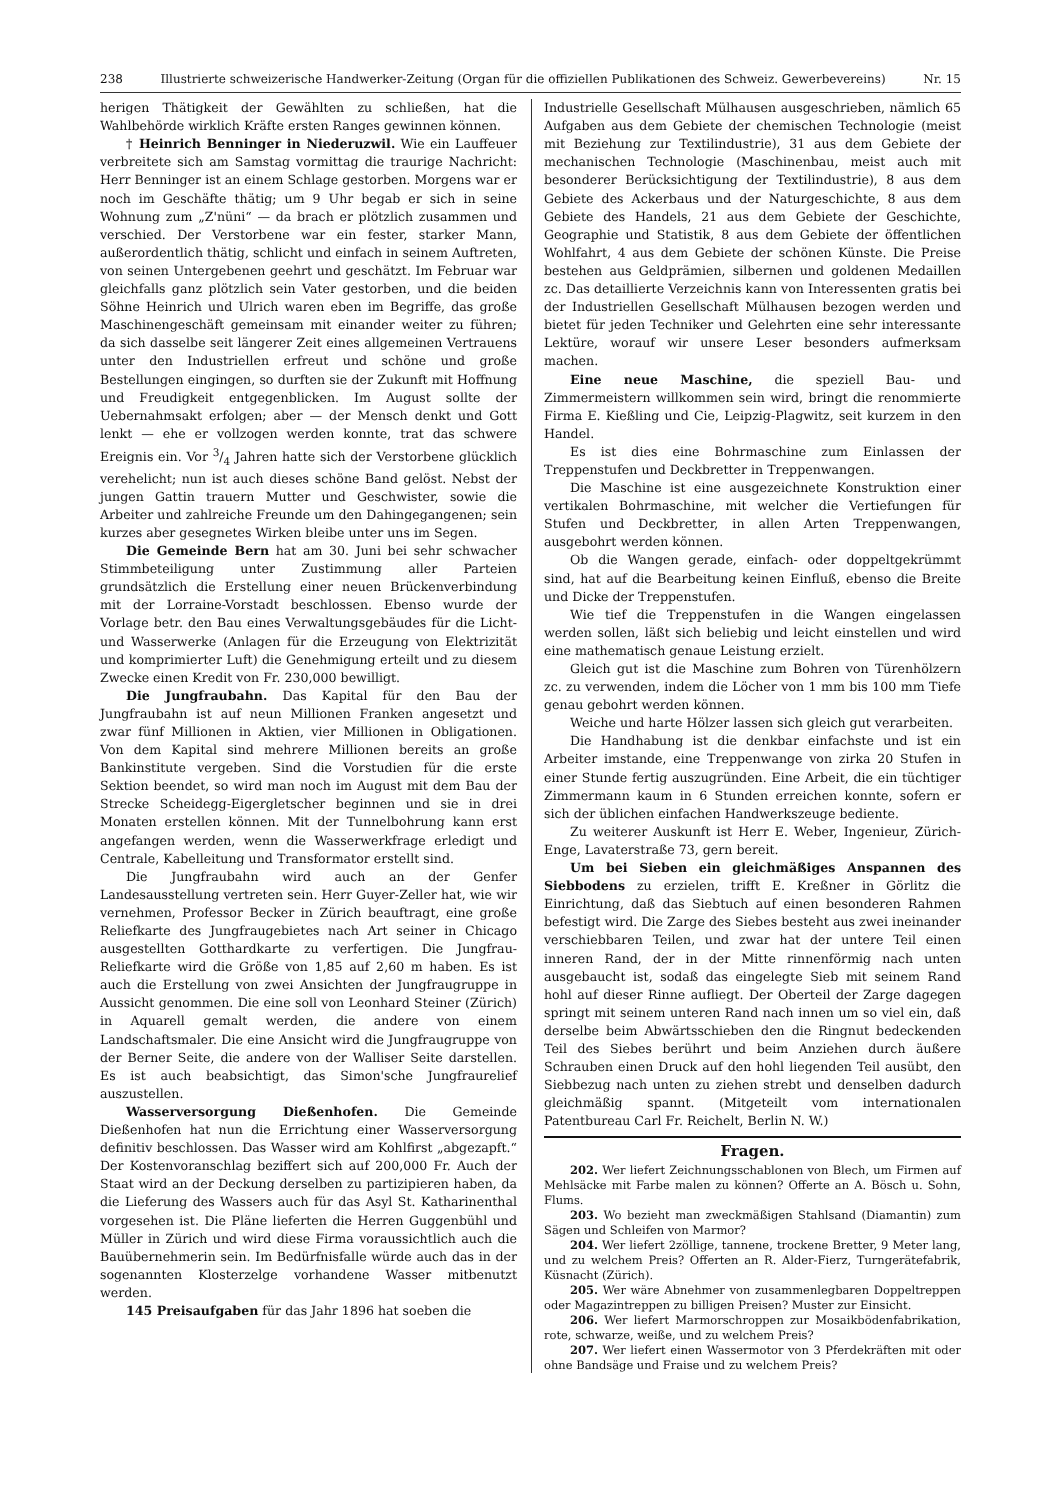238 Illustrierte schweizerische Handwerker-Zeitung (Organ für die offiziellen Publikationen des Schweiz. Gewerbevereins) Nr. 15
herigen Thätigkeit der Gewählten zu schließen, hat die Wahlbehörde wirklich Kräfte ersten Ranges gewinnen können.
† Heinrich Benninger in Niederuzwil. Wie ein Lauffeuer verbreitete sich am Samstag vormittag die traurige Nachricht: Herr Benninger ist an einem Schlage gestorben. Morgens war er noch im Geschäfte thätig; um 9 Uhr begab er sich in seine Wohnung zum „Z'nüni“ — da brach er plötzlich zusammen und verschied. Der Verstorbene war ein fester, starker Mann, außerordentlich thätig, schlicht und einfach in seinem Auftreten, von seinen Untergebenen geehrt und geschätzt. Im Februar war gleichfalls ganz plötzlich sein Vater gestorben, und die beiden Söhne Heinrich und Ulrich waren eben im Begriffe, das große Maschinengeschäft gemeinsam mit einander weiter zu führen; da sich dasselbe seit längerer Zeit eines allgemeinen Vertrauens unter den Industriellen erfreut und schöne und große Bestellungen eingingen, so durften sie der Zukunft mit Hoffnung und Freudigkeit entgegenblicken. Im August sollte der Uebernahmsakt erfolgen; aber — der Mensch denkt und Gott lenkt — ehe er vollzogen werden konnte, trat das schwere Ereignis ein. Vor 3/4 Jahren hatte sich der Verstorbene glücklich verehelicht; nun ist auch dieses schöne Band gelöst. Nebst der jungen Gattin trauern Mutter und Geschwister, sowie die Arbeiter und zahlreiche Freunde um den Dahingegangenen; sein kurzes aber gesegnetes Wirken bleibe unter uns im Segen.
Die Gemeinde Bern hat am 30. Juni bei sehr schwacher Stimmbeteiligung unter Zustimmung aller Parteien grundsätzlich die Erstellung einer neuen Brückenverbindung mit der Lorraine-Vorstadt beschlossen. Ebenso wurde der Vorlage betr. den Bau eines Verwaltungsgebäudes für die Licht- und Wasserwerke (Anlagen für die Erzeugung von Elektrizität und komprimierter Luft) die Genehmigung erteilt und zu diesem Zwecke einen Kredit von Fr. 230,000 bewilligt.
Die Jungfraubahn. Das Kapital für den Bau der Jungfraubahn ist auf neun Millionen Franken angesetzt und zwar fünf Millionen in Aktien, vier Millionen in Obligationen. Von dem Kapital sind mehrere Millionen bereits an große Bankinstitute vergeben. Sind die Vorstudien für die erste Sektion beendet, so wird man noch im August mit dem Bau der Strecke Scheidegg-Eigergletscher beginnen und sie in drei Monaten erstellen können. Mit der Tunnelbohrung kann erst angefangen werden, wenn die Wasserwerkfrage erledigt und Centrale, Kabelleitung und Transformator erstellt sind.
Die Jungfraubahn wird auch an der Genfer Landesausstellung vertreten sein. Herr Guyer-Zeller hat, wie wir vernehmen, Professor Becker in Zürich beauftragt, eine große Reliefkarte des Jungfraugebietes nach Art seiner in Chicago ausgestellten Gotthardkarte zu verfertigen. Die Jungfrau-Reliefkarte wird die Größe von 1,85 auf 2,60 m haben. Es ist auch die Erstellung von zwei Ansichten der Jungfraugruppe in Aussicht genommen. Die eine soll von Leonhard Steiner (Zürich) in Aquarell gemalt werden, die andere von einem Landschaftsmaler. Die eine Ansicht wird die Jungfraugruppe von der Berner Seite, die andere von der Walliser Seite darstellen. Es ist auch beabsichtigt, das Simon'sche Jungfraurelief auszustellen.
Wasserversorgung Dießenhofen. Die Gemeinde Dießenhofen hat nun die Errichtung einer Wasserversorgung definitiv beschlossen. Das Wasser wird am Kohlfirst „abgezapft.“ Der Kostenvoranschlag beziffert sich auf 200,000 Fr. Auch der Staat wird an der Deckung derselben zu partizipieren haben, da die Lieferung des Wassers auch für das Asyl St. Katharinenthal vorgesehen ist. Die Pläne lieferten die Herren Guggenbühl und Müller in Zürich und wird diese Firma voraussichtlich auch die Bauübernehmerin sein. Im Bedürfnisfalle würde auch das in der sogenannten Klosterzelge vorhandene Wasser mitbenutzt werden.
145 Preisaufgaben für das Jahr 1896 hat soeben die
Industrielle Gesellschaft Mülhausen ausgeschrieben, nämlich 65 Aufgaben aus dem Gebiete der chemischen Technologie (meist mit Beziehung zur Textilindustrie), 31 aus dem Gebiete der mechanischen Technologie (Maschinenbau, meist auch mit besonderer Berücksichtigung der Textilindustrie), 8 aus dem Gebiete des Ackerbaus und der Naturgeschichte, 8 aus dem Gebiete des Handels, 21 aus dem Gebiete der Geschichte, Geographie und Statistik, 8 aus dem Gebiete der öffentlichen Wohlfahrt, 4 aus dem Gebiete der schönen Künste. Die Preise bestehen aus Geldprämien, silbernen und goldenen Medaillen zc. Das detaillierte Verzeichnis kann von Interessenten gratis bei der Industriellen Gesellschaft Mülhausen bezogen werden und bietet für jeden Techniker und Gelehrten eine sehr interessante Lektüre, worauf wir unsere Leser besonders aufmerksam machen.
Eine neue Maschine, die speziell Bau- und Zimmermeistern willkommen sein wird, bringt die renommierte Firma E. Kießling und Cie, Leipzig-Plagwitz, seit kurzem in den Handel.
Es ist dies eine Bohrmaschine zum Einlassen der Treppenstufen und Deckbretter in Treppenwangen.
Die Maschine ist eine ausgezeichnete Konstruktion einer vertikalen Bohrmaschine, mit welcher die Vertiefungen für Stufen und Deckbretter, in allen Arten Treppenwangen, ausgebohrt werden können.
Ob die Wangen gerade, einfach- oder doppeltgekrümmt sind, hat auf die Bearbeitung keinen Einfluß, ebenso die Breite und Dicke der Treppenstufen.
Wie tief die Treppenstufen in die Wangen eingelassen werden sollen, läßt sich beliebig und leicht einstellen und wird eine mathematisch genaue Leistung erzielt.
Gleich gut ist die Maschine zum Bohren von Türenhölzern zc. zu verwenden, indem die Löcher von 1 mm bis 100 mm Tiefe genau gebohrt werden können.
Weiche und harte Hölzer lassen sich gleich gut verarbeiten.
Die Handhabung ist die denkbar einfachste und ist ein Arbeiter imstande, eine Treppenwange von zirka 20 Stufen in einer Stunde fertig auszugründen. Eine Arbeit, die ein tüchtiger Zimmermann kaum in 6 Stunden erreichen konnte, sofern er sich der üblichen einfachen Handwerkszeuge bediente.
Zu weiterer Auskunft ist Herr E. Weber, Ingenieur, Zürich-Enge, Lavaterstraße 73, gern bereit.
Um bei Sieben ein gleichmäßiges Anspannen des Siebbodens zu erzielen, trifft E. Kreßner in Görlitz die Einrichtung, daß das Siebtuch auf einen besonderen Rahmen befestigt wird. Die Zarge des Siebes besteht aus zwei ineinander verschiebbaren Teilen, und zwar hat der untere Teil einen inneren Rand, der in der Mitte rinnenförmig nach unten ausgebaucht ist, sodaß das eingelegte Sieb mit seinem Rand hohl auf dieser Rinne aufliegt. Der Oberteil der Zarge dagegen springt mit seinem unteren Rand nach innen um so viel ein, daß derselbe beim Abwärtsschieben den die Ringnut bedeckenden Teil des Siebes berührt und beim Anziehen durch äußere Schrauben einen Druck auf den hohl liegenden Teil ausübt, den Siebbezug nach unten zu ziehen strebt und denselben dadurch gleichmäßig spannt. (Mitgeteilt vom internationalen Patentbureau Carl Fr. Reichelt, Berlin N. W.)
Fragen.
202. Wer liefert Zeichnungsschablonen von Blech, um Firmen auf Mehlsäcke mit Farbe malen zu können? Offerte an A. Bösch u. Sohn, Flums.
203. Wo bezieht man zweckmäßigen Stahlsand (Diamantin) zum Sägen und Schleifen von Marmor?
204. Wer liefert 2zöllige, tannene, trockene Bretter, 9 Meter lang, und zu welchem Preis? Offerten an R. Alder-Fierz, Turngerätefabrik, Küsnacht (Zürich).
205. Wer wäre Abnehmer von zusammenlegbaren Doppeltreppen oder Magazintreppen zu billigen Preisen? Muster zur Einsicht.
206. Wer liefert Marmorschroppen zur Mosaikbödenfabrikation, rote, schwarze, weiße, und zu welchem Preis?
207. Wer liefert einen Wassermotor von 3 Pferdekräften mit oder ohne Bandsäge und Fraise und zu welchem Preis?